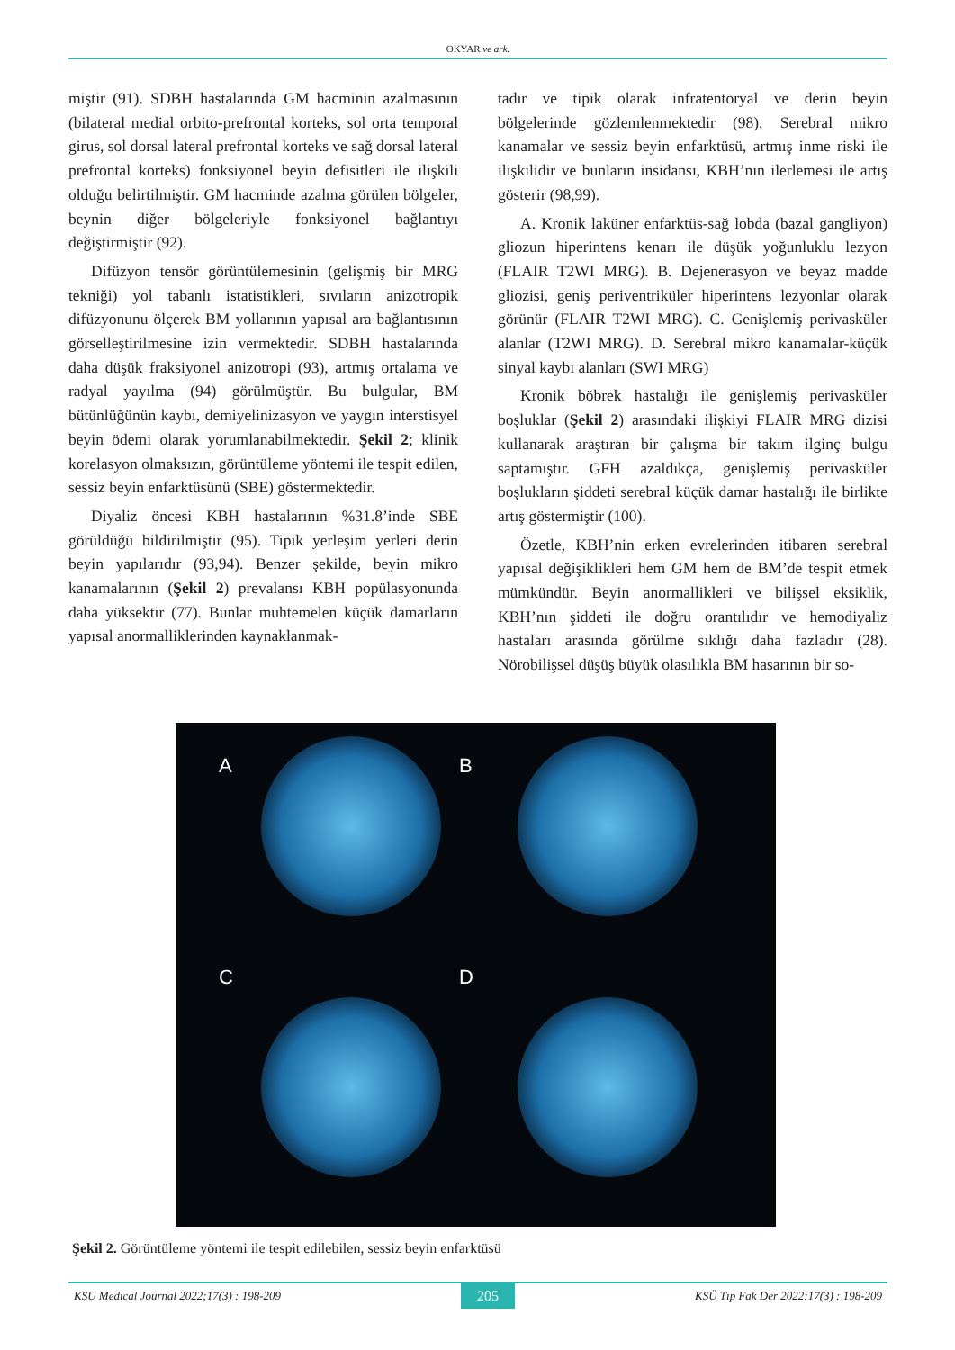OKYAR ve ark.
miştir (91). SDBH hastalarında GM hacminin azalmasının (bilateral medial orbito-prefrontal korteks, sol orta temporal girus, sol dorsal lateral prefrontal korteks ve sağ dorsal lateral prefrontal korteks) fonksiyonel beyin defisitleri ile ilişkili olduğu belirtilmiştir. GM hacminde azalma görülen bölgeler, beynin diğer bölgeleriyle fonksiyonel bağlantıyı değiştirmiştir (92).
Difüzyon tensör görüntülemesinin (gelişmiş bir MRG tekniği) yol tabanlı istatistikleri, sıvıların anizotropik difüzyonunu ölçerek BM yollarının yapısal ara bağlantısının görselleştirilmesine izin vermektedir. SDBH hastalarında daha düşük fraksiyonel anizotropi (93), artmış ortalama ve radyal yayılma (94) görülmüştür. Bu bulgular, BM bütünlüğünün kaybı, demiyelinizasyon ve yaygın interstisyel beyin ödemi olarak yorumlanabilmektedir. Şekil 2; klinik korelasyon olmaksızın, görüntüleme yöntemi ile tespit edilen, sessiz beyin enfarktüsünü (SBE) göstermektedir.
Diyaliz öncesi KBH hastalarının %31.8’inde SBE görüldüğü bildirilmiştir (95). Tipik yerleşim yerleri derin beyin yapılarıdır (93,94). Benzer şekilde, beyin mikro kanamalarının (Şekil 2) prevalansı KBH popülasyonunda daha yüksektir (77). Bunlar muhtemelen küçük damarların yapısal anormalliklerinden kaynaklanmak-
tadır ve tipik olarak infratentoryal ve derin beyin bölgelerinde gözlemlenmektedir (98). Serebral mikro kanamalar ve sessiz beyin enfarktüsü, artmış inme riski ile ilişkilidir ve bunların insidansı, KBH’nın ilerlemesi ile artış gösterir (98,99).
A. Kronik laküner enfarktüs-sağ lobda (bazal gangliyon) gliozun hiperintens kenarı ile düşük yoğunluklu lezyon (FLAIR T2WI MRG). B. Dejenerasyon ve beyaz madde gliozisi, geniş periventriküler hiperintens lezyonlar olarak görünür (FLAIR T2WI MRG). C. Genişlemiş perivasküler alanlar (T2WI MRG). D. Serebral mikro kanamalar-küçük sinyal kaybı alanları (SWI MRG)
Kronik böbrek hastalığı ile genişlemiş perivasküler boşluklar (Şekil 2) arasındaki ilişkiyi FLAIR MRG dizisi kullanarak araştıran bir çalışma bir takım ilginç bulgu saptamıştır. GFH azaldıkça, genişlemiş perivasküler boşlukların şiddeti serebral küçük damar hastalığı ile birlikte artış göstermiştir (100).
Özetle, KBH’nin erken evrelerinden itibaren serebral yapısal değişiklikleri hem GM hem de BM’de tespit etmek mümkündür. Beyin anormallikleri ve bilişsel eksiklik, KBH’nın şiddeti ile doğru orantılıdır ve hemodiyaliz hastaları arasında görülme sıklığı daha fazladır (28). Nörobilişsel düşüş büyük olasılıkla BM hasarının bir so-
A B
C D
Şekil 2. Görüntüleme yöntemi ile tespit edilebilen, sessiz beyin enfarktüsü
KSU Medical Journal 2022;17(3) : 198-209 205 KSÜ Tıp Fak Der 2022;17(3) : 198-209